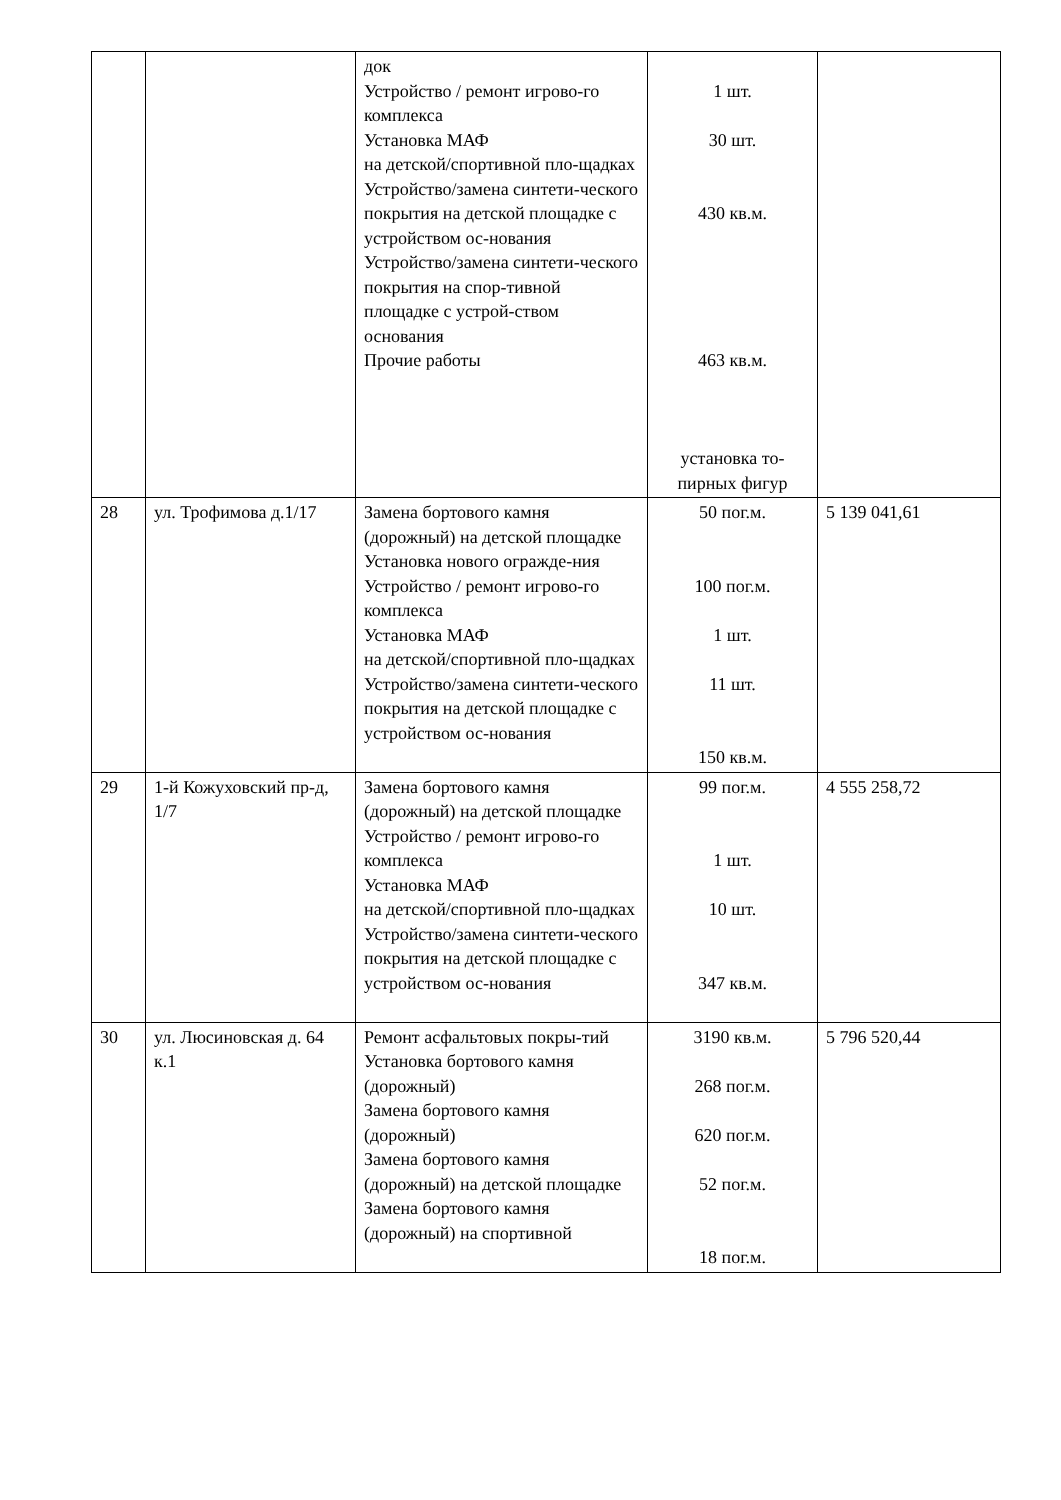| | | док Устройство / ремонт игрово-го комплекса Установка МАФ на детской/спортивной пло-щадках Устройство/замена синтети-ческого покрытия на детской площадке с устройством ос-нования Устройство/замена синтети-ческого покрытия на спор-тивной площадке с устрой-ством основания Прочие работы | 1 шт. 30 шт. 430 кв.м. 463 кв.м. установка то-пирных фигур | |
| 28 | ул. Трофимова д.1/17 | Замена бортового камня (дорожный) на детской площадке Установка нового огражде-ния Устройство / ремонт игрово-го комплекса Установка МАФ на детской/спортивной пло-щадках Устройство/замена синтети-ческого покрытия на детской площадке с устройством ос-нования | 50 пог.м. 100 пог.м. 1 шт. 11 шт. 150 кв.м. | 5 139 041,61 |
| 29 | 1-й Кожуховский пр-д, 1/7 | Замена бортового камня (дорожный) на детской площадке Устройство / ремонт игрово-го комплекса Установка МАФ на детской/спортивной пло-щадках Устройство/замена синтети-ческого покрытия на детской площадке с устройством ос-нования | 99 пог.м. 1 шт. 10 шт. 347 кв.м. | 4 555 258,72 |
| 30 | ул. Люсиновская д. 64 к.1 | Ремонт асфальтовых покры-тий Установка бортового камня (дорожный) Замена бортового камня (дорожный) Замена бортового камня (дорожный) на детской площадке Замена бортового камня (дорожный) на спортивной | 3190 кв.м. 268 пог.м. 620 пог.м. 52 пог.м. 18 пог.м. | 5 796 520,44 |